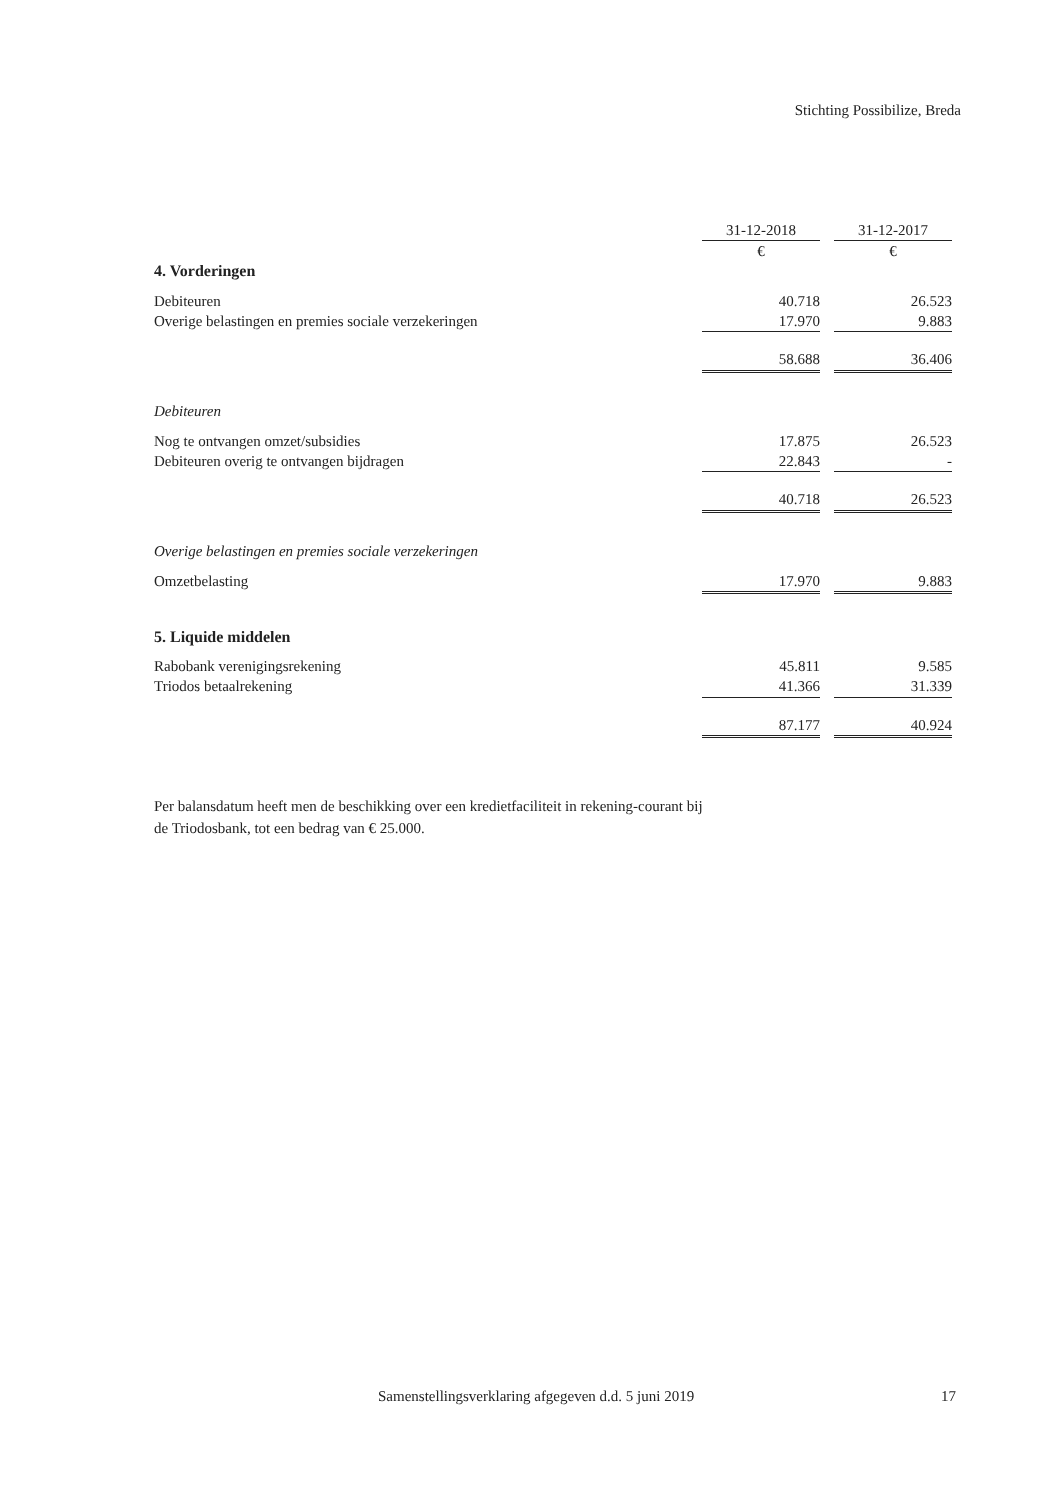Stichting Possibilize, Breda
| | 31-12-2018 | | 31-12-2017 |
| | € | | € |
| 4. Vorderingen | | | |
| Debiteuren | 40.718 | | 26.523 |
| Overige belastingen en premies sociale verzekeringen | 17.970 | | 9.883 |
| | 58.688 | | 36.406 |
| Debiteuren | | | |
| Nog te ontvangen omzet/subsidies | 17.875 | | 26.523 |
| Debiteuren overig te ontvangen bijdragen | 22.843 | | - |
| | 40.718 | | 26.523 |
| Overige belastingen en premies sociale verzekeringen | | | |
| Omzetbelasting | 17.970 | | 9.883 |
| 5. Liquide middelen | | | |
| Rabobank verenigingsrekening | 45.811 | | 9.585 |
| Triodos betaalrekening | 41.366 | | 31.339 |
| | 87.177 | | 40.924 |
Per balansdatum heeft men de beschikking over een kredietfaciliteit in rekening-courant bij de Triodosbank, tot een bedrag van € 25.000.
Samenstellingsverklaring afgegeven d.d. 5 juni 2019
17